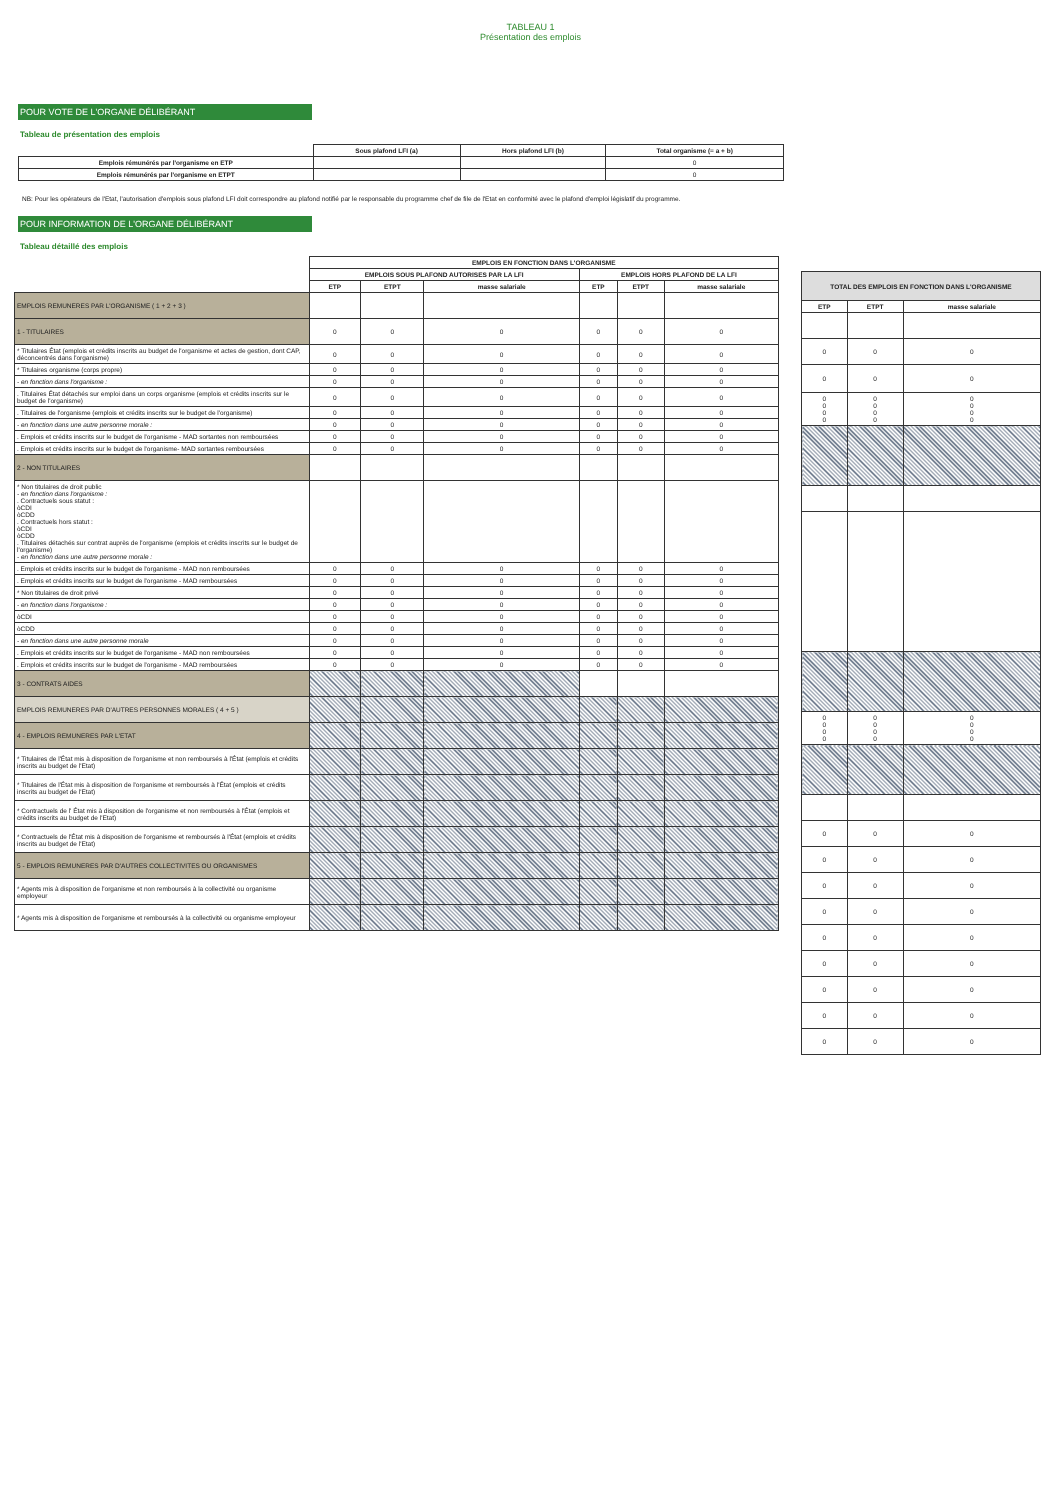TABLEAU 1
Présentation des emplois
POUR VOTE DE L'ORGANE DÉLIBÉRANT
Tableau de présentation des emplois
| | Sous plafond LFI (a) | Hors plafond LFI (b) | Total organisme (= a + b) |
| --- | --- | --- | --- |
| Emplois rémunérés par l'organisme en ETP | | | 0 |
| Emplois rémunérés par l'organisme en ETPT | | | 0 |
NB: Pour les opérateurs de l'Etat, l'autorisation d'emplois sous plafond LFI doit correspondre au plafond notifié par le responsable du programme chef de file de l'Etat en conformité avec le plafond d'emploi législatif du programme.
POUR INFORMATION DE L'ORGANE DÉLIBÉRANT
Tableau détaillé des emplois
| | EMPLOIS EN FONCTION DANS L'ORGANISME | | | | | |
| --- | --- | --- | --- | --- | --- | --- |
| | EMPLOIS SOUS PLAFOND AUTORISES PAR LA LFI | | | EMPLOIS HORS PLAFOND DE LA LFI | | |
| | ETP | ETPT | masse salariale | ETP | ETPT | masse salariale |
| EMPLOIS REMUNERES PAR L'ORGANISME ( 1 + 2 + 3 ) | | | | | | |
| 1 - TITULAIRES | 0 | 0 | 0 | 0 | 0 | 0 |
| * Titulaires État (emplois et crédits inscrits au budget de l'organisme et actes de gestion, dont CAP, déconcentrés dans l'organisme) | 0 | 0 | 0 | 0 | 0 | 0 |
| * Titulaires organisme (corps propre) | 0 | 0 | 0 | 0 | 0 | 0 |
| - en fonction dans l'organisme : | 0 | 0 | 0 | 0 | 0 | 0 |
| . Titulaires État détachés sur emploi dans un corps organisme (emplois et crédits inscrits sur le budget de l'organisme) | 0 | 0 | 0 | 0 | 0 | 0 |
| . Titulaires de l'organisme (emplois et crédits inscrits sur le budget de l'organisme) | 0 | 0 | 0 | 0 | 0 | 0 |
| - en fonction dans une autre personne morale : | 0 | 0 | 0 | 0 | 0 | 0 |
| . Emplois et crédits inscrits sur le budget de l'organisme - MAD sortantes non remboursées | 0 | 0 | 0 | 0 | 0 | 0 |
| . Emplois et crédits inscrits sur le budget de l'organisme- MAD sortantes remboursées | 0 | 0 | 0 | 0 | 0 | 0 |
| 2 - NON TITULAIRES | | | | | | |
| * Non titulaires de droit public - en fonction dans l'organisme : . Contractuels sous statut : òCDI òCDD . Contractuels hors statut : òCDI òCDD . Titulaires détachés sur contrat auprès de l'organisme (emplois et crédits inscrits sur le budget de l'organisme) - en fonction dans une autre personne morale : | | | | | | |
| . Emplois et crédits inscrits sur le budget de l'organisme - MAD non remboursées | 0 | 0 | 0 | 0 | 0 | 0 |
| . Emplois et crédits inscrits sur le budget de l'organisme - MAD remboursées | 0 | 0 | 0 | 0 | 0 | 0 |
| * Non titulaires de droit privé | 0 | 0 | 0 | 0 | 0 | 0 |
| - en fonction dans l'organisme : | 0 | 0 | 0 | 0 | 0 | 0 |
| òCDI | 0 | 0 | 0 | 0 | 0 | 0 |
| òCDD | 0 | 0 | 0 | 0 | 0 | 0 |
| - en fonction dans une autre personne morale | 0 | 0 | 0 | 0 | 0 | 0 |
| . Emplois et crédits inscrits sur le budget de l'organisme - MAD non remboursées | 0 | 0 | 0 | 0 | 0 | 0 |
| . Emplois et crédits inscrits sur le budget de l'organisme - MAD remboursées | 0 | 0 | 0 | 0 | 0 | 0 |
| 3 - CONTRATS AIDES | | | | | | |
| EMPLOIS REMUNERES PAR D'AUTRES PERSONNES MORALES ( 4 + 5 ) | | | | | | |
| 4 - EMPLOIS REMUNERES PAR L'ETAT | | | | | | |
| * Titulaires de l'État mis à disposition de l'organisme et non remboursés à l'État (emplois et crédits inscrits au budget de l'Etat) | | | | | | |
| * Titulaires de l'État mis à disposition de l'organisme et remboursés à l'État (emplois et crédits inscrits au budget de l'Etat) | | | | | | |
| * Contractuels de l' État mis à disposition de l'organisme et non remboursés à l'État (emplois et crédits inscrits au budget de l'Etat) | | | | | | |
| * Contractuels de l'État mis à disposition de l'organisme et remboursés à l'État (emplois et crédits inscrits au budget de l'Etat) | | | | | | |
| 5 - EMPLOIS REMUNERES PAR D'AUTRES COLLECTIVITES OU ORGANISMES | | | | | | |
| * Agents mis à disposition de l'organisme et non remboursés à la collectivité ou organisme employeur | | | | | | |
| * Agents mis à disposition de l'organisme et remboursés à la collectivité ou organisme employeur | | | | | | |
| TOTAL DES EMPLOIS EN FONCTION DANS L'ORGANISME | | |
| --- | --- | --- |
| ETP | ETPT | masse salariale |
| 0 | 0 | 0 |
| 0 | 0 | 0 |
| 0 0 0 0 | 0 0 0 0 | 0 0 0 0 |
| 0 0 0 0 | 0 0 0 0 | 0 0 0 0 |
| 0 | 0 | 0 |
| 0 | 0 | 0 |
| 0 | 0 | 0 |
| 0 | 0 | 0 |
| 0 | 0 | 0 |
| 0 | 0 | 0 |
| 0 | 0 | 0 |
| 0 | 0 | 0 |
| 0 | 0 | 0 |